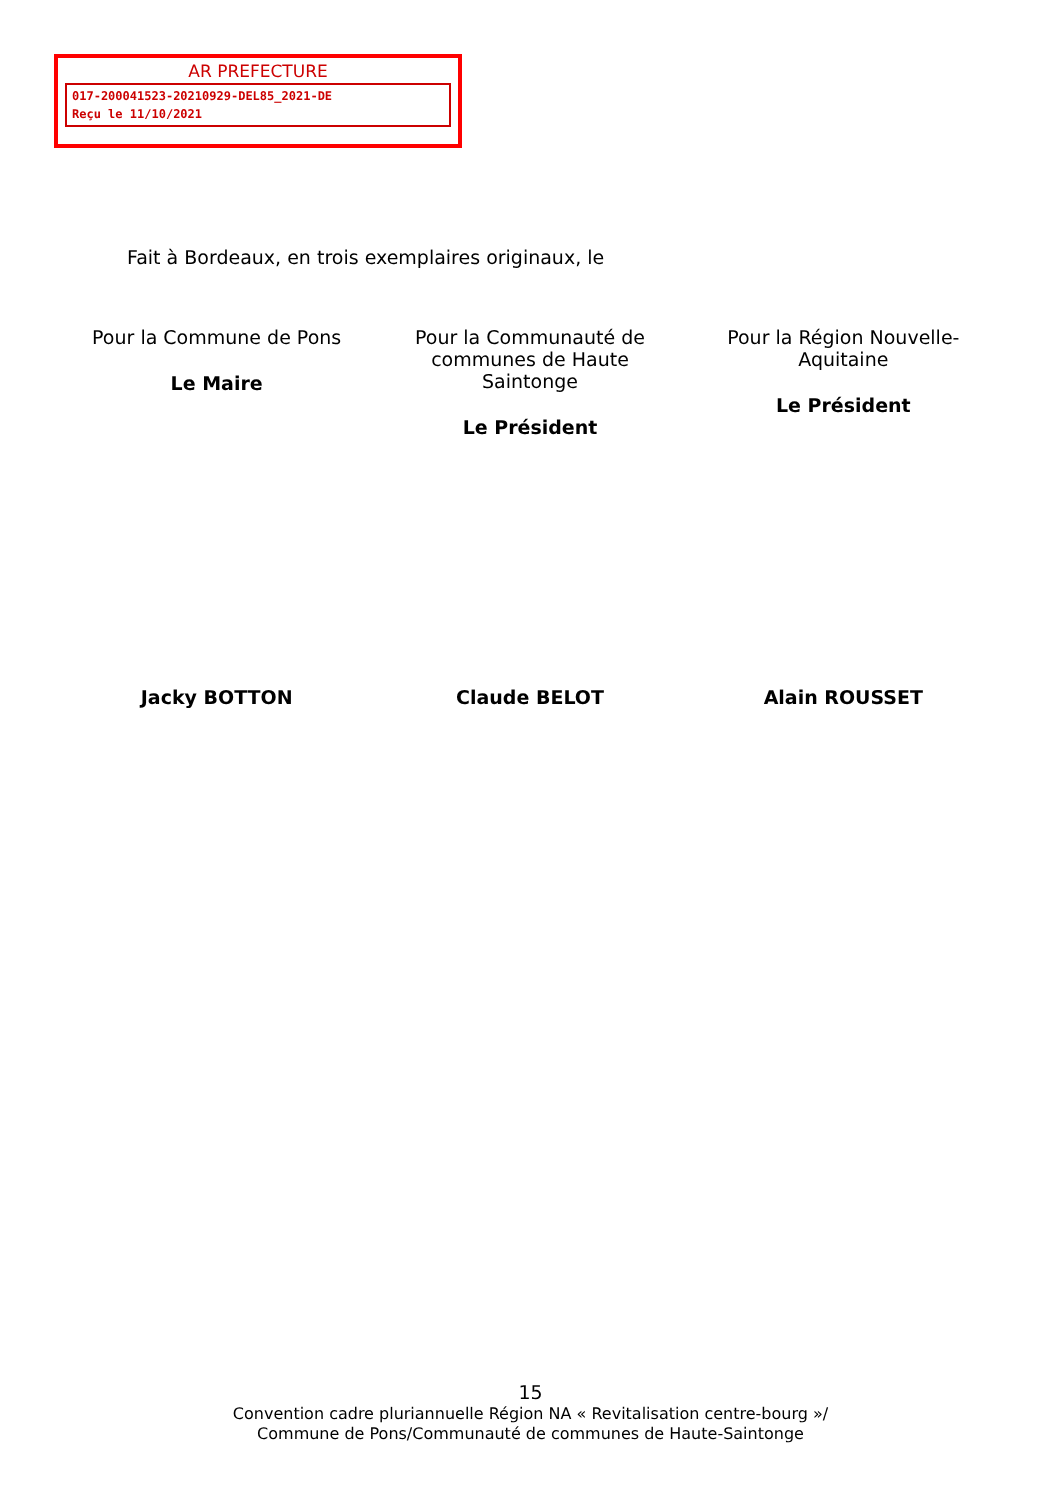AR PREFECTURE
017-200041523-20210929-DEL85_2021-DE
Reçu le 11/10/2021
Fait à Bordeaux, en trois exemplaires originaux, le
Pour la Commune de Pons
Le Maire
Pour la Communauté de
communes de Haute
Saintonge
Le Président
Pour la Région Nouvelle-
Aquitaine
Le Président
Jacky BOTTON Claude BELOT Alain ROUSSET
15
Convention cadre pluriannuelle Région NA « Revitalisation centre-bourg »/
Commune de Pons/Communauté de communes de Haute-Saintonge